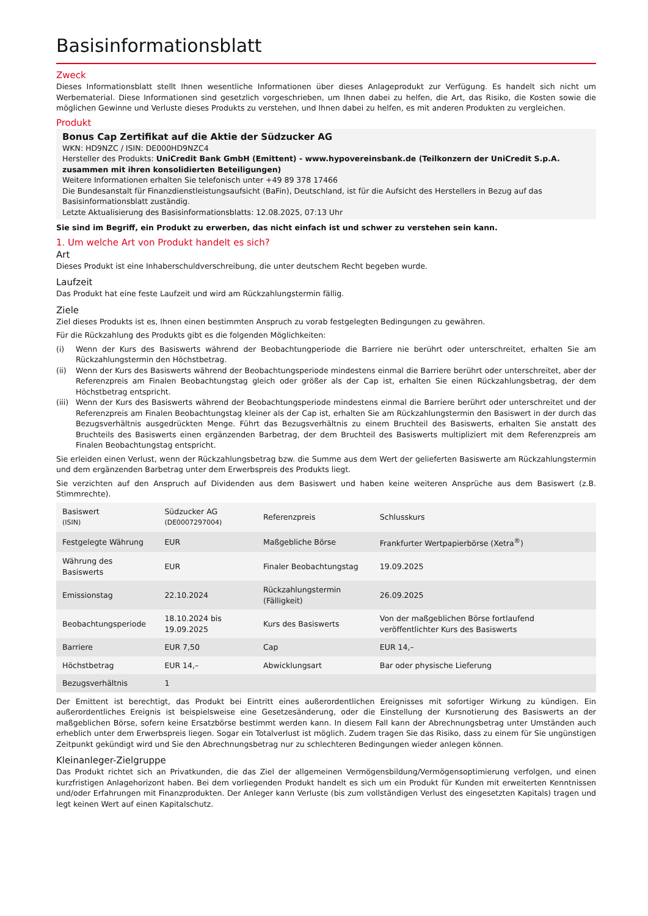Basisinformationsblatt
Zweck
Dieses Informationsblatt stellt Ihnen wesentliche Informationen über dieses Anlageprodukt zur Verfügung. Es handelt sich nicht um Werbematerial. Diese Informationen sind gesetzlich vorgeschrieben, um Ihnen dabei zu helfen, die Art, das Risiko, die Kosten sowie die möglichen Gewinne und Verluste dieses Produkts zu verstehen, und Ihnen dabei zu helfen, es mit anderen Produkten zu vergleichen.
Produkt
Bonus Cap Zertifikat auf die Aktie der Südzucker AG
WKN: HD9NZC / ISIN: DE000HD9NZC4
Hersteller des Produkts: UniCredit Bank GmbH (Emittent) - www.hypovereinsbank.de (Teilkonzern der UniCredit S.p.A. zusammen mit ihren konsolidierten Beteiligungen)
Weitere Informationen erhalten Sie telefonisch unter +49 89 378 17466
Die Bundesanstalt für Finanzdienstleistungsaufsicht (BaFin), Deutschland, ist für die Aufsicht des Herstellers in Bezug auf das Basisinformationsblatt zuständig.
Letzte Aktualisierung des Basisinformationsblatts: 12.08.2025, 07:13 Uhr
Sie sind im Begriff, ein Produkt zu erwerben, das nicht einfach ist und schwer zu verstehen sein kann.
1. Um welche Art von Produkt handelt es sich?
Art
Dieses Produkt ist eine Inhaberschuldverschreibung, die unter deutschem Recht begeben wurde.
Laufzeit
Das Produkt hat eine feste Laufzeit und wird am Rückzahlungstermin fällig.
Ziele
Ziel dieses Produkts ist es, Ihnen einen bestimmten Anspruch zu vorab festgelegten Bedingungen zu gewähren.
Für die Rückzahlung des Produkts gibt es die folgenden Möglichkeiten:
(i) Wenn der Kurs des Basiswerts während der Beobachtungperiode die Barriere nie berührt oder unterschreitet, erhalten Sie am Rückzahlungstermin den Höchstbetrag.
(ii) Wenn der Kurs des Basiswerts während der Beobachtungsperiode mindestens einmal die Barriere berührt oder unterschreitet, aber der Referenzpreis am Finalen Beobachtungstag gleich oder größer als der Cap ist, erhalten Sie einen Rückzahlungsbetrag, der dem Höchstbetrag entspricht.
(iii) Wenn der Kurs des Basiswerts während der Beobachtungsperiode mindestens einmal die Barriere berührt oder unterschreitet und der Referenzpreis am Finalen Beobachtungstag kleiner als der Cap ist, erhalten Sie am Rückzahlungstermin den Basiswert in der durch das Bezugsverhältnis ausgedrückten Menge. Führt das Bezugsverhältnis zu einem Bruchteil des Basiswerts, erhalten Sie anstatt des Bruchteils des Basiswerts einen ergänzenden Barbetrag, der dem Bruchteil des Basiswerts multipliziert mit dem Referenzpreis am Finalen Beobachtungstag entspricht.
Sie erleiden einen Verlust, wenn der Rückzahlungsbetrag bzw. die Summe aus dem Wert der gelieferten Basiswerte am Rückzahlungstermin und dem ergänzenden Barbetrag unter dem Erwerbspreis des Produkts liegt.
Sie verzichten auf den Anspruch auf Dividenden aus dem Basiswert und haben keine weiteren Ansprüche aus dem Basiswert (z.B. Stimmrechte).
| Basiswert (ISIN) | Südzucker AG (DE0007297004) | Referenzpreis | Schlusskurs |
| Festgelegte Währung | EUR | Maßgebliche Börse | Frankfurter Wertpapierbörse (Xetra<sup>®</sup>) |
| Währung des Basiswerts | EUR | Finaler Beobachtungstag | 19.09.2025 |
| Emissionstag | 22.10.2024 | Rückzahlungstermin (Fälligkeit) | 26.09.2025 |
| Beobachtungsperiode | 18.10.2024 bis 19.09.2025 | Kurs des Basiswerts | Von der maßgeblichen Börse fortlaufend veröffentlichter Kurs des Basiswerts |
| Barriere | EUR 7,50 | Cap | EUR 14,– |
| Höchstbetrag | EUR 14,– | Abwicklungsart | Bar oder physische Lieferung |
| Bezugsverhältnis | 1 | | |
Der Emittent ist berechtigt, das Produkt bei Eintritt eines außerordentlichen Ereignisses mit sofortiger Wirkung zu kündigen. Ein außerordentliches Ereignis ist beispielsweise eine Gesetzesänderung, oder die Einstellung der Kursnotierung des Basiswerts an der maßgeblichen Börse, sofern keine Ersatzbörse bestimmt werden kann. In diesem Fall kann der Abrechnungsbetrag unter Umständen auch erheblich unter dem Erwerbspreis liegen. Sogar ein Totalverlust ist möglich. Zudem tragen Sie das Risiko, dass zu einem für Sie ungünstigen Zeitpunkt gekündigt wird und Sie den Abrechnungsbetrag nur zu schlechteren Bedingungen wieder anlegen können.
Kleinanleger-Zielgruppe
Das Produkt richtet sich an Privatkunden, die das Ziel der allgemeinen Vermögensbildung/Vermögensoptimierung verfolgen, und einen kurzfristigen Anlagehorizont haben. Bei dem vorliegenden Produkt handelt es sich um ein Produkt für Kunden mit erweiterten Kenntnissen und/oder Erfahrungen mit Finanzprodukten. Der Anleger kann Verluste (bis zum vollständigen Verlust des eingesetzten Kapitals) tragen und legt keinen Wert auf einen Kapitalschutz.